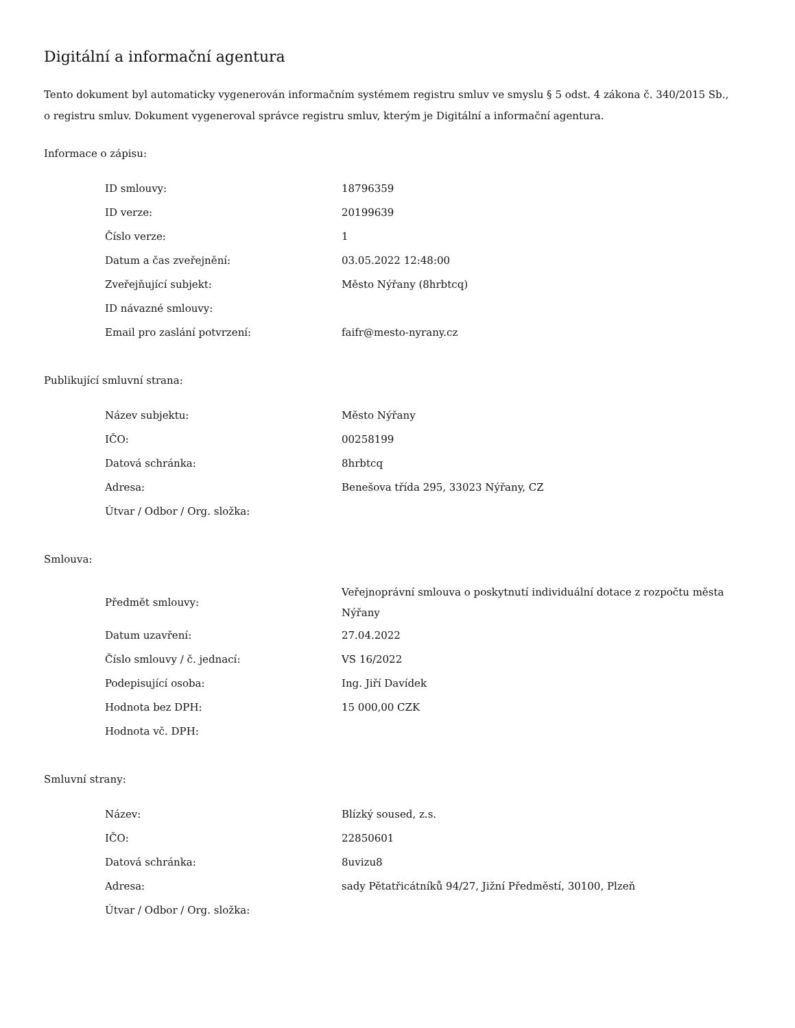Digitální a informační agentura
Tento dokument byl automaticky vygenerován informačním systémem registru smluv ve smyslu § 5 odst. 4 zákona č. 340/2015 Sb., o registru smluv. Dokument vygeneroval správce registru smluv, kterým je Digitální a informační agentura.
Informace o zápisu:
| ID smlouvy: | 18796359 |
| ID verze: | 20199639 |
| Číslo verze: | 1 |
| Datum a čas zveřejnění: | 03.05.2022 12:48:00 |
| Zveřejňující subjekt: | Město Nýřany (8hrbtcq) |
| ID návazné smlouvy: | |
| Email pro zaslání potvrzení: | faifr@mesto-nyrany.cz |
Publikující smluvní strana:
| Název subjektu: | Město Nýřany |
| IČO: | 00258199 |
| Datová schránka: | 8hrbtcq |
| Adresa: | Benešova třída 295, 33023 Nýřany, CZ |
| Útvar / Odbor / Org. složka: | |
Smlouva:
| Předmět smlouvy: | Veřejnoprávní smlouva o poskytnutí individuální dotace z rozpočtu města Nýřany |
| Datum uzavření: | 27.04.2022 |
| Číslo smlouvy / č. jednací: | VS 16/2022 |
| Podepisující osoba: | Ing. Jiří Davídek |
| Hodnota bez DPH: | 15 000,00 CZK |
| Hodnota vč. DPH: | |
Smluvní strany:
| Název: | Blízký soused, z.s. |
| IČO: | 22850601 |
| Datová schránka: | 8uvizu8 |
| Adresa: | sady Pětatřicátníků 94/27, Jižní Předměstí, 30100, Plzeň |
| Útvar / Odbor / Org. složka: | |